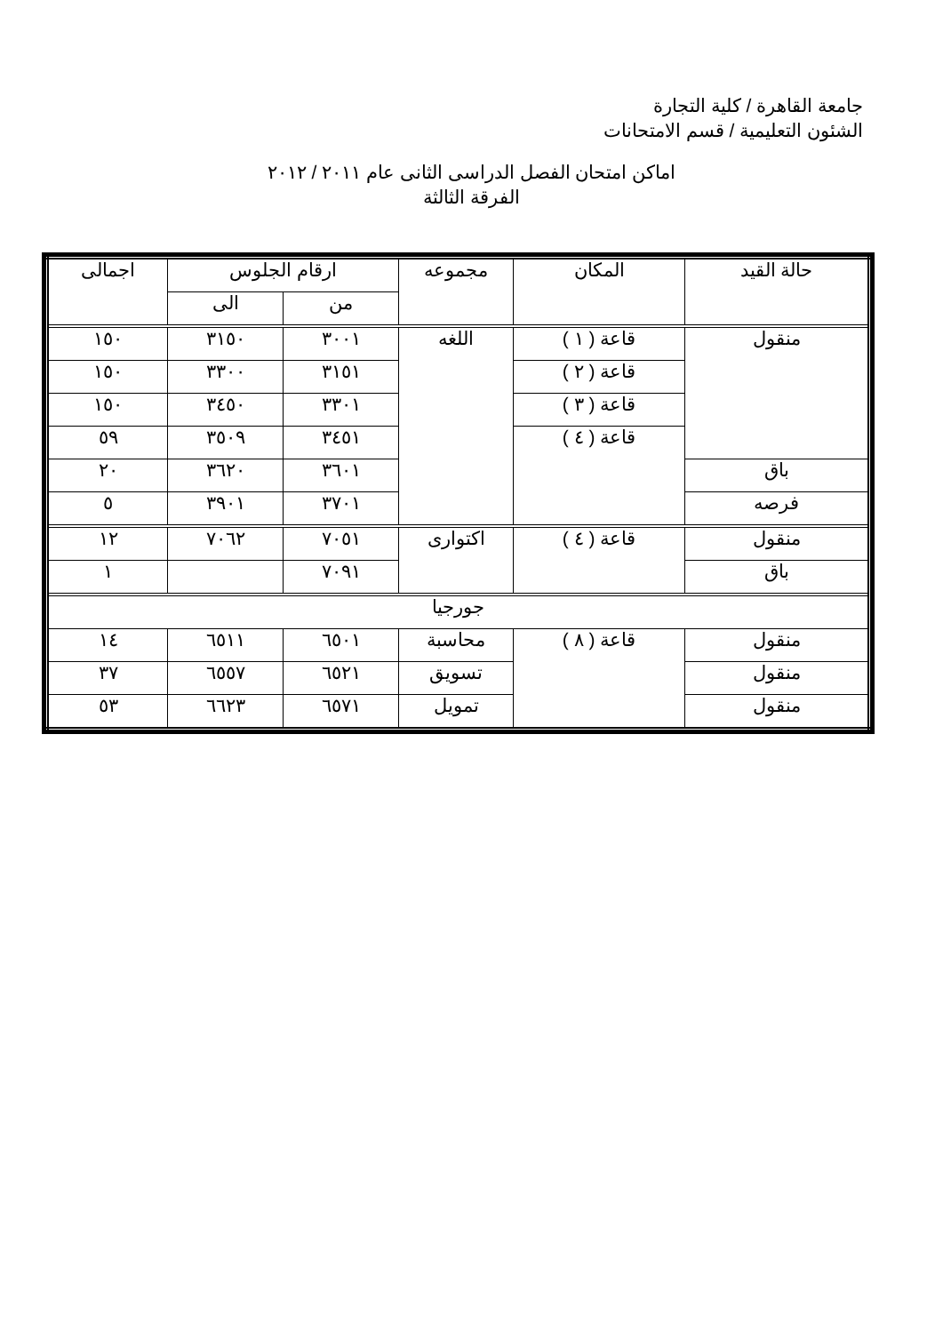جامعة القاهرة / كلية التجارة
الشئون التعليمية / قسم الامتحانات
اماكن امتحان الفصل الدراسى الثانى عام ٢٠١١ / ٢٠١٢
الفرقة الثالثة
| حالة القيد | المكان | مجموعه | ارقام الجلوس | | اجمالى |
| --- | --- | --- | --- | --- | --- |
| | | | من | الى | |
| منقول | قاعة ( ١ ) | اللغه | ٣٠٠١ | ٣١٥٠ | ١٥٠ |
| | قاعة ( ٢ ) | | ٣١٥١ | ٣٣٠٠ | ١٥٠ |
| | قاعة ( ٣ ) | | ٣٣٠١ | ٣٤٥٠ | ١٥٠ |
| | قاعة ( ٤ ) | | ٣٤٥١ | ٣٥٠٩ | ٥٩ |
| باق | | | ٣٦٠١ | ٣٦٢٠ | ٢٠ |
| فرصه | | | ٣٧٠١ | ٣٩٠١ | ٥ |
| منقول | قاعة ( ٤ ) | اكتوارى | ٧٠٥١ | ٧٠٦٢ | ١٢ |
| باق | | | ٧٠٩١ | | ١ |
| جورجيا | | | | | |
| منقول | قاعة ( ٨ ) | محاسبة | ٦٥٠١ | ٦٥١١ | ١٤ |
| منقول | | تسويق | ٦٥٢١ | ٦٥٥٧ | ٣٧ |
| منقول | | تمويل | ٦٥٧١ | ٦٦٢٣ | ٥٣ |